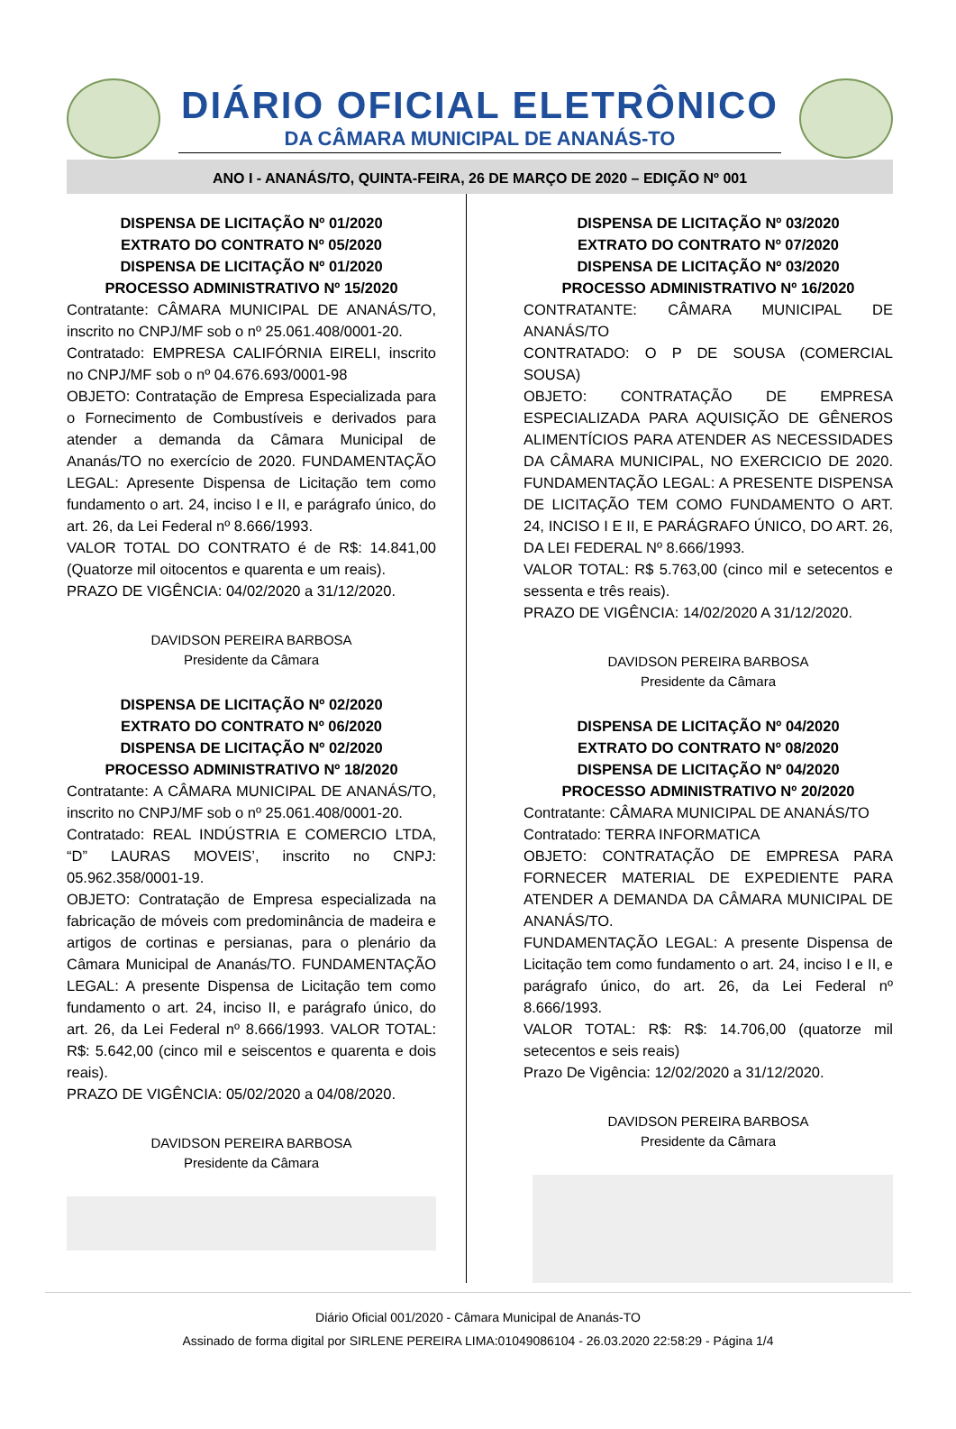DIÁRIO OFICIAL ELETRÔNICO
DA CÂMARA MUNICIPAL DE ANANÁS-TO
ANO I - ANANÁS/TO, QUINTA-FEIRA, 26 DE MARÇO DE 2020 – EDIÇÃO Nº 001
DISPENSA DE LICITAÇÃO Nº 01/2020
EXTRATO DO CONTRATO Nº 05/2020
DISPENSA DE LICITAÇÃO Nº 01/2020
PROCESSO ADMINISTRATIVO Nº 15/2020
Contratante: CÂMARA MUNICIPAL DE ANANÁS/TO, inscrito no CNPJ/MF sob o nº 25.061.408/0001-20.
Contratado: EMPRESA CALIFÓRNIA EIRELI, inscrito no CNPJ/MF sob o nº 04.676.693/0001-98
OBJETO: Contratação de Empresa Especializada para o Fornecimento de Combustíveis e derivados para atender a demanda da Câmara Municipal de Ananás/TO no exercício de 2020. FUNDAMENTAÇÃO LEGAL: Apresente Dispensa de Licitação tem como fundamento o art. 24, inciso I e II, e parágrafo único, do art. 26, da Lei Federal nº 8.666/1993.
VALOR TOTAL DO CONTRATO é de R$: 14.841,00 (Quatorze mil oitocentos e quarenta e um reais).
PRAZO DE VIGÊNCIA: 04/02/2020 a 31/12/2020.
DAVIDSON PEREIRA BARBOSA
Presidente da Câmara
DISPENSA DE LICITAÇÃO Nº 02/2020
EXTRATO DO CONTRATO Nº 06/2020
DISPENSA DE LICITAÇÃO Nº 02/2020
PROCESSO ADMINISTRATIVO Nº 18/2020
Contratante: A CÂMARA MUNICIPAL DE ANANÁS/TO, inscrito no CNPJ/MF sob o nº 25.061.408/0001-20.
Contratado: REAL INDÚSTRIA E COMERCIO LTDA, “D” LAURAS MOVEIS’, inscrito no CNPJ: 05.962.358/0001-19.
OBJETO: Contratação de Empresa especializada na fabricação de móveis com predominância de madeira e artigos de cortinas e persianas, para o plenário da Câmara Municipal de Ananás/TO. FUNDAMENTAÇÃO LEGAL: A presente Dispensa de Licitação tem como fundamento o art. 24, inciso II, e parágrafo único, do art. 26, da Lei Federal nº 8.666/1993. VALOR TOTAL: R$: 5.642,00 (cinco mil e seiscentos e quarenta e dois reais).
PRAZO DE VIGÊNCIA: 05/02/2020 a 04/08/2020.
DAVIDSON PEREIRA BARBOSA
Presidente da Câmara
DISPENSA DE LICITAÇÃO Nº 03/2020
EXTRATO DO CONTRATO Nº 07/2020
DISPENSA DE LICITAÇÃO Nº 03/2020
PROCESSO ADMINISTRATIVO Nº 16/2020
CONTRATANTE: CÂMARA MUNICIPAL DE ANANÁS/TO
CONTRATADO: O P DE SOUSA (COMERCIAL SOUSA)
OBJETO: CONTRATAÇÃO DE EMPRESA ESPECIALIZADA PARA AQUISIÇÃO DE GÊNEROS ALIMENTÍCIOS PARA ATENDER AS NECESSIDADES DA CÂMARA MUNICIPAL, NO EXERCICIO DE 2020. FUNDAMENTAÇÃO LEGAL: A PRESENTE DISPENSA DE LICITAÇÃO TEM COMO FUNDAMENTO O ART. 24, INCISO I E II, E PARÁGRAFO ÚNICO, DO ART. 26, DA LEI FEDERAL Nº 8.666/1993.
VALOR TOTAL: R$ 5.763,00 (cinco mil e setecentos e sessenta e três reais).
PRAZO DE VIGÊNCIA: 14/02/2020 A 31/12/2020.
DAVIDSON PEREIRA BARBOSA
Presidente da Câmara
DISPENSA DE LICITAÇÃO Nº 04/2020
EXTRATO DO CONTRATO Nº 08/2020
DISPENSA DE LICITAÇÃO Nº 04/2020
PROCESSO ADMINISTRATIVO Nº 20/2020
Contratante: CÂMARA MUNICIPAL DE ANANÁS/TO
Contratado: TERRA INFORMATICA
OBJETO: CONTRATAÇÃO DE EMPRESA PARA FORNECER MATERIAL DE EXPEDIENTE PARA ATENDER A DEMANDA DA CÂMARA MUNICIPAL DE ANANÁS/TO.
FUNDAMENTAÇÃO LEGAL: A presente Dispensa de Licitação tem como fundamento o art. 24, inciso I e II, e parágrafo único, do art. 26, da Lei Federal nº 8.666/1993.
VALOR TOTAL: R$: R$: 14.706,00 (quatorze mil setecentos e seis reais)
Prazo De Vigência: 12/02/2020 a 31/12/2020.
DAVIDSON PEREIRA BARBOSA
Presidente da Câmara
Diário Oficial 001/2020 - Câmara Municipal de Ananás-TO
Assinado de forma digital por SIRLENE PEREIRA LIMA:01049086104 - 26.03.2020 22:58:29 - Página 1/4